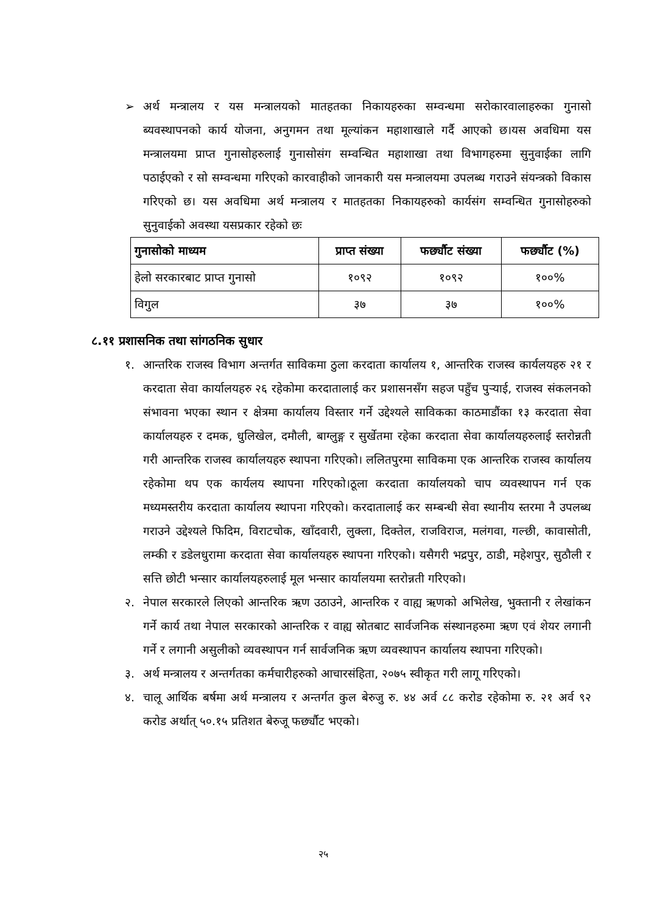➢ अर्थ मन्त्रालय र यस मन्त्रालयको मातहतका निकायहरुका सम्वन्धमा सरोकारवालाहरुका गुनासो ब्यवस्थापनको कार्य योजना, अनुगमन तथा मूल्यांकन महाशाखाले गर्दै आएको छ।यस अवधिमा यस मन्त्रालयमा प्राप्त गुनासोहरुलाई गुनासोसंग सम्वन्धित महाशाखा तथा विभागहरुमा सुनुवाईका लागि पठाईएको र सो सम्वन्धमा गरिएको कारवाहीको जानकारी यस मन्त्रालयमा उपलब्ध गराउने संयन्त्रको विकास गरिएको छ। यस अवधिमा अर्थ मन्त्रालय र मातहतका निकायहरुको कार्यसंग सम्वन्धित गुनासोहरुको सुनुवाईको अवस्था यसप्रकार रहेको छः
| गुनासोको माध्यम | प्राप्त संख्या | फर्छ्यौट संख्या | फर्छ्यौट (%) |
| --- | --- | --- | --- |
| हेलो सरकारबाट प्राप्त गुनासो | १०९२ | १०९२ | १००% |
| विगुल | ३७ | ३७ | १००% |
८.११ प्रशासनिक तथा सांगठनिक सुधार
१. आन्तरिक राजस्व विभाग अन्तर्गत साविकमा ठुला करदाता कार्यालय १, आन्तरिक राजस्व कार्यलयहरु २१ र करदाता सेवा कार्यालयहरु २६ रहेकोमा करदातालाई कर प्रशासनसँग सहज पहुँच पुऱ्याई, राजस्व संकलनको संभावना भएका स्थान र क्षेत्रमा कार्यालय विस्तार गर्ने उद्देश्यले साविकका काठमाडौंका १३ करदाता सेवा कार्यालयहरु र दमक, धुलिखेल, दमौली, बाग्लुङ्ग र सुर्खेतमा रहेका करदाता सेवा कार्यालयहरुलाई स्तरोन्नती गरी आन्तरिक राजस्व कार्यालयहरु स्थापना गरिएको। ललितपुरमा साविकमा एक आन्तरिक राजस्व कार्यालय रहेकोमा थप एक कार्यलय स्थापना गरिएको।ठूला करदाता कार्यालयको चाप व्यवस्थापन गर्न एक मध्यमस्तरीय करदाता कार्यालय स्थापना गरिएको। करदातालाई कर सम्बन्धी सेवा स्थानीय स्तरमा नै उपलब्ध गराउने उद्देश्यले फिदिम, विराटचोक, खाँदवारी, लुक्ला, दिक्तेल, राजविराज, मलंगवा, गल्छी, कावासोती, लम्की र डडेलधुरामा करदाता सेवा कार्यालयहरु स्थापना गरिएको। यसैगरी भद्रपुर, ठाडी, महेशपुर, सुठौली र सत्ति छोटी भन्सार कार्यालयहरुलाई मूल भन्सार कार्यालयमा स्तरोन्नती गरिएको।
२. नेपाल सरकारले लिएको आन्तरिक ऋण उठाउने, आन्तरिक र वाह्य ऋणको अभिलेख, भुक्तानी र लेखांकन गर्ने कार्य तथा नेपाल सरकारको आन्तरिक र वाह्य स्रोतबाट सार्वजनिक संस्थानहरुमा ऋण एवं शेयर लगानी गर्ने र लगानी असुलीको व्यवस्थापन गर्न सार्वजनिक ऋण व्यवस्थापन कार्यालय स्थापना गरिएको।
३. अर्थ मन्त्रालय र अन्तर्गतका कर्मचारीहरुको आचारसंहिता, २०७५ स्वीकृत गरी लागू गरिएको।
४. चालू आर्थिक बर्षमा अर्थ मन्त्रालय र अन्तर्गत कुल बेरुजु रु. ४४ अर्व ८८ करोड रहेकोमा रु. २१ अर्व ९२ करोड अर्थात् ५०.१५ प्रतिशत बेरुजू फर्छ्यौट भएको।
२५